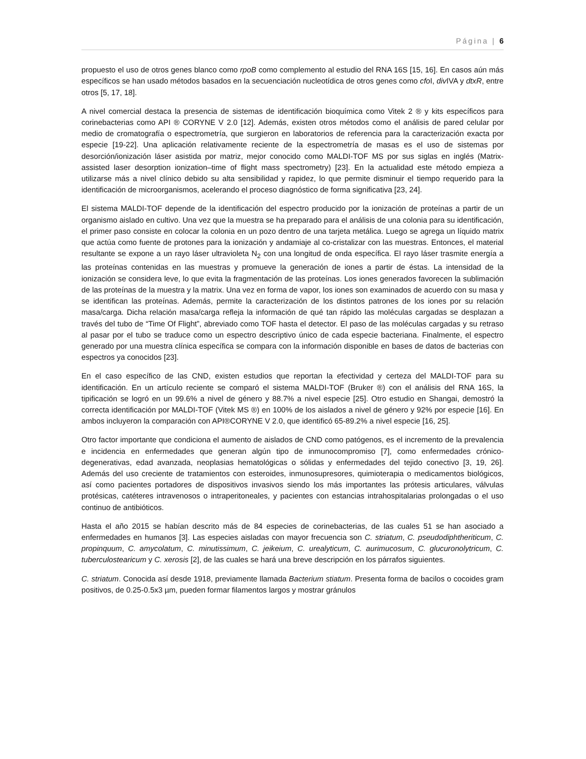Página | 6
propuesto el uso de otros genes blanco como rpoB como complemento al estudio del RNA 16S [15, 16]. En casos aún más específicos se han usado métodos basados en la secuenciación nucleotídica de otros genes como cfo I, div IVA y dtxR, entre otros [5, 17, 18].
A nivel comercial destaca la presencia de sistemas de identificación bioquímica como Vitek 2 ® y kits específicos para corinebacterias como API ® CORYNE V 2.0 [12]. Además, existen otros métodos como el análisis de pared celular por medio de cromatografía o espectrometría, que surgieron en laboratorios de referencia para la caracterización exacta por especie [19-22]. Una aplicación relativamente reciente de la espectrometría de masas es el uso de sistemas por desorción/ionización láser asistida por matriz, mejor conocido como MALDI-TOF MS por sus siglas en inglés (Matrix-assisted laser desorption ionization–time of flight mass spectrometry) [23]. En la actualidad este método empieza a utilizarse más a nivel clínico debido su alta sensibilidad y rapidez, lo que permite disminuir el tiempo requerido para la identificación de microorganismos, acelerando el proceso diagnóstico de forma significativa [23, 24].
El sistema MALDI-TOF depende de la identificación del espectro producido por la ionización de proteínas a partir de un organismo aislado en cultivo. Una vez que la muestra se ha preparado para el análisis de una colonia para su identificación, el primer paso consiste en colocar la colonia en un pozo dentro de una tarjeta metálica. Luego se agrega un líquido matrix que actúa como fuente de protones para la ionización y andamiaje al co-cristalizar con las muestras. Entonces, el material resultante se expone a un rayo láser ultravioleta N<sub>2</sub> con una longitud de onda específica. El rayo láser trasmite energía a las proteínas contenidas en las muestras y promueve la generación de iones a partir de éstas. La intensidad de la ionización se considera leve, lo que evita la fragmentación de las proteínas. Los iones generados favorecen la sublimación de las proteínas de la muestra y la matrix. Una vez en forma de vapor, los iones son examinados de acuerdo con su masa y se identifican las proteínas. Además, permite la caracterización de los distintos patrones de los iones por su relación masa/carga. Dicha relación masa/carga refleja la información de qué tan rápido las moléculas cargadas se desplazan a través del tubo de “Time Of Flight”, abreviado como TOF hasta el detector. El paso de las moléculas cargadas y su retraso al pasar por el tubo se traduce como un espectro descriptivo único de cada especie bacteriana. Finalmente, el espectro generado por una muestra clínica específica se compara con la información disponible en bases de datos de bacterias con espectros ya conocidos [23].
En el caso específico de las CND, existen estudios que reportan la efectividad y certeza del MALDI-TOF para su identificación. En un artículo reciente se comparó el sistema MALDI-TOF (Bruker ®) con el análisis del RNA 16S, la tipificación se logró en un 99.6% a nivel de género y 88.7% a nivel especie [25]. Otro estudio en Shangai, demostró la correcta identificación por MALDI-TOF (Vitek MS ®) en 100% de los aislados a nivel de género y 92% por especie [16]. En ambos incluyeron la comparación con API®CORYNE V 2.0, que identificó 65-89.2% a nivel especie [16, 25].
Otro factor importante que condiciona el aumento de aislados de CND como patógenos, es el incremento de la prevalencia e incidencia en enfermedades que generan algún tipo de inmunocompromiso [7], como enfermedades crónico-degenerativas, edad avanzada, neoplasias hematológicas o sólidas y enfermedades del tejido conectivo [3, 19, 26]. Además del uso creciente de tratamientos con esteroides, inmunosupresores, quimioterapia o medicamentos biológicos, así como pacientes portadores de dispositivos invasivos siendo los más importantes las prótesis articulares, válvulas protésicas, catéteres intravenosos o intraperitoneales, y pacientes con estancias intrahospitalarias prolongadas o el uso continuo de antibióticos.
Hasta el año 2015 se habían descrito más de 84 especies de corinebacterias, de las cuales 51 se han asociado a enfermedades en humanos [3]. Las especies aisladas con mayor frecuencia son C. striatum, C. pseudodiphtheriticum, C. propinquum, C. amycolatum, C. minutissimum, C. jeikeium, C. urealyticum, C. aurimucosum, C. glucuronolytricum, C. tuberculostearicum y C. xerosis [2], de las cuales se hará una breve descripción en los párrafos siguientes.
C. striatum. Conocida así desde 1918, previamente llamada Bacterium stiatum. Presenta forma de bacilos o cocoides gram positivos, de 0.25-0.5x3 µm, pueden formar filamentos largos y mostrar gránulos